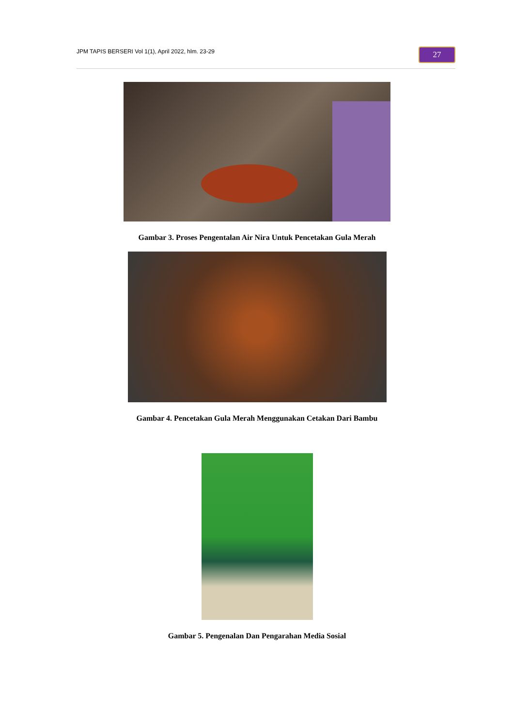JPM TAPIS BERSERI Vol 1(1), April 2022, hlm. 23-29
27
Gambar 3. Proses Pengentalan Air Nira Untuk Pencetakan Gula Merah
Gambar 4. Pencetakan Gula Merah Menggunakan Cetakan Dari Bambu
Gambar 5. Pengenalan Dan Pengarahan Media Sosial